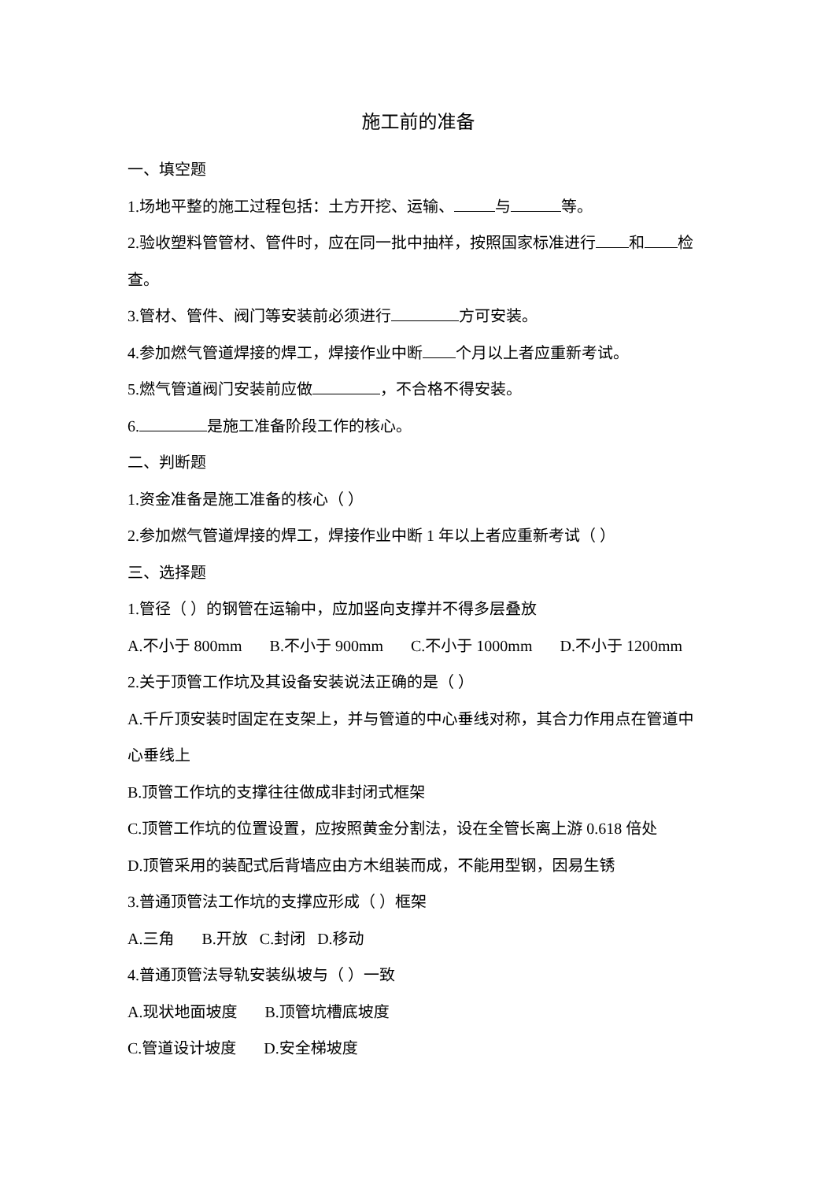施工前的准备
一、填空题
1.场地平整的施工过程包括：土方开挖、运输、 与 等。
2.验收塑料管管材、管件时，应在同一批中抽样，按照国家标准进行 和 检查。
3.管材、管件、阀门等安装前必须进行 方可安装。
4.参加燃气管道焊接的焊工，焊接作业中断 个月以上者应重新考试。
5.燃气管道阀门安装前应做 ，不合格不得安装。
6. 是施工准备阶段工作的核心。
二、判断题
1.资金准备是施工准备的核心（ ）
2.参加燃气管道焊接的焊工，焊接作业中断 1 年以上者应重新考试（ ）
三、选择题
1.管径（ ）的钢管在运输中，应加竖向支撑并不得多层叠放
A.不小于 800mm B.不小于 900mm C.不小于 1000mm D.不小于 1200mm
2.关于顶管工作坑及其设备安装说法正确的是（ ）
A.千斤顶安装时固定在支架上，并与管道的中心垂线对称，其合力作用点在管道中心垂线上
B.顶管工作坑的支撑往往做成非封闭式框架
C.顶管工作坑的位置设置，应按照黄金分割法，设在全管长离上游 0.618 倍处
D.顶管采用的装配式后背墙应由方木组装而成，不能用型钢，因易生锈
3.普通顶管法工作坑的支撑应形成（ ）框架
A.三角 B.开放 C.封闭 D.移动
4.普通顶管法导轨安装纵坡与（ ）一致
A.现状地面坡度 B.顶管坑槽底坡度
C.管道设计坡度 D.安全梯坡度